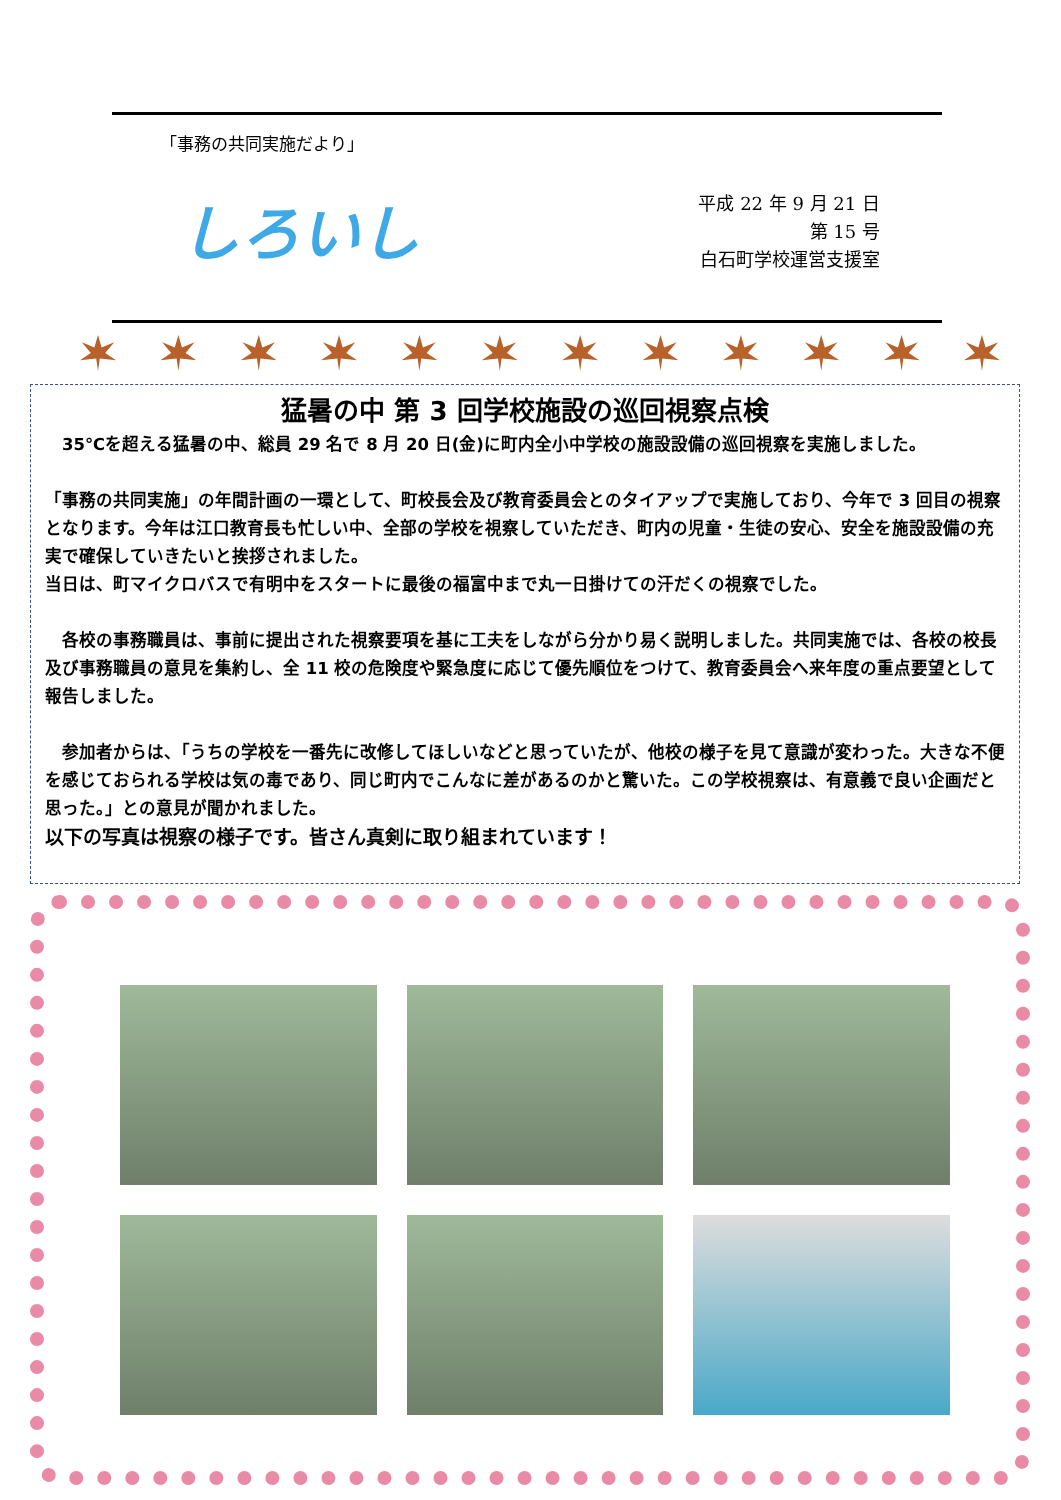「事務の共同実施だより」
しろいし
平成 22 年 9 月 21 日
第 15 号
白石町学校運営支援室
猛暑の中 第 3 回学校施設の巡回視察点検
　35℃を超える猛暑の中、総員 29 名で 8 月 20 日(金)に町内全小中学校の施設設備の巡回視察を実施しました。
「事務の共同実施」の年間計画の一環として、町校長会及び教育委員会とのタイアップで実施しており、今年で 3 回目の視察となります。今年は江口教育長も忙しい中、全部の学校を視察していただき、町内の児童・生徒の安心、安全を施設設備の充実で確保していきたいと挨拶されました。
当日は、町マイクロバスで有明中をスタートに最後の福富中まで丸一日掛けての汗だくの視察でした。
　各校の事務職員は、事前に提出された視察要項を基に工夫をしながら分かり易く説明しました。共同実施では、各校の校長及び事務職員の意見を集約し、全 11 校の危険度や緊急度に応じて優先順位をつけて、教育委員会へ来年度の重点要望として報告しました。
　参加者からは、「うちの学校を一番先に改修してほしいなどと思っていたが、他校の様子を見て意識が変わった。大きな不便を感じておられる学校は気の毒であり、同じ町内でこんなに差があるのかと驚いた。この学校視察は、有意義で良い企画だと思った。」との意見が聞かれました。
以下の写真は視察の様子です。皆さん真剣に取り組まれています！